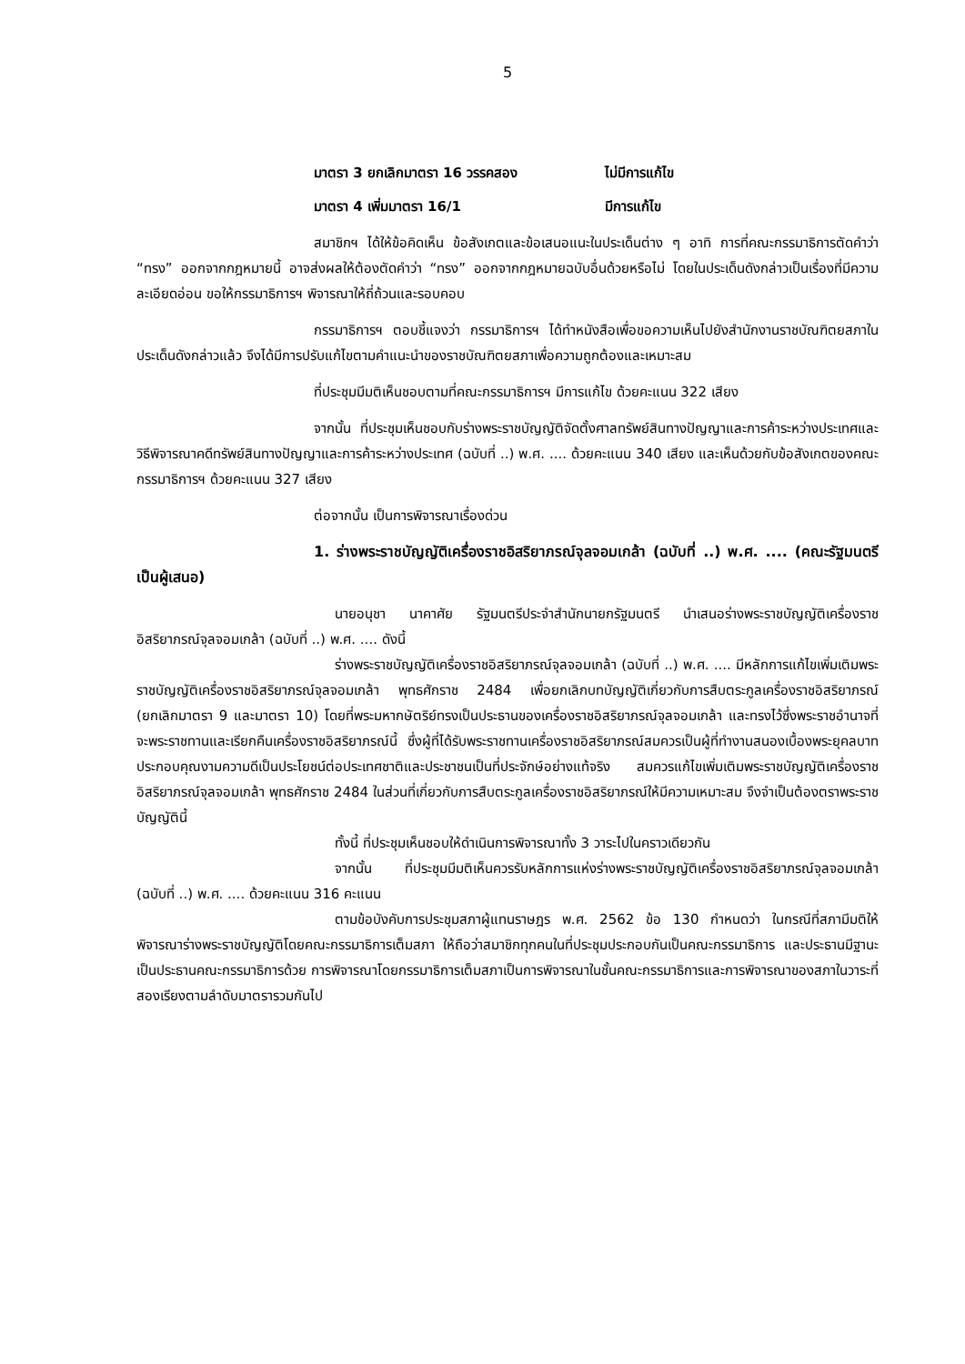5
มาตรา 3 ยกเลิกมาตรา 16 วรรคสอง ไม่มีการแก้ไข
มาตรา 4 เพิ่มมาตรา 16/1 มีการแก้ไข
สมาชิกฯ ได้ให้ข้อคิดเห็น ข้อสังเกตและข้อเสนอแนะในประเด็นต่าง ๆ อาทิ การที่คณะกรรมาธิการตัดคำว่า “ทรง” ออกจากกฎหมายนี้ อาจส่งผลให้ต้องตัดคำว่า “ทรง” ออกจากกฎหมายฉบับอื่นด้วยหรือไม่ โดยในประเด็นดังกล่าวเป็นเรื่องที่มีความละเอียดอ่อน ขอให้กรรมาธิการฯ พิจารณาให้ถี่ถ้วนและรอบคอบ
กรรมาธิการฯ ตอบชี้แจงว่า กรรมาธิการฯ ได้ทำหนังสือเพื่อขอความเห็นไปยังสำนักงานราชบัณฑิตยสภาในประเด็นดังกล่าวแล้ว จึงได้มีการปรับแก้ไขตามคำแนะนำของราชบัณฑิตยสภาเพื่อความถูกต้องและเหมาะสม
ที่ประชุมมีมติเห็นชอบตามที่คณะกรรมาธิการฯ มีการแก้ไข ด้วยคะแนน 322 เสียง
จากนั้น ที่ประชุมเห็นชอบกับร่างพระราชบัญญัติจัดตั้งศาลทรัพย์สินทางปัญญาและการค้าระหว่างประเทศและวิธีพิจารณาคดีทรัพย์สินทางปัญญาและการค้าระหว่างประเทศ (ฉบับที่ ..) พ.ศ. .... ด้วยคะแนน 340 เสียง และเห็นด้วยกับข้อสังเกตของคณะกรรมาธิการฯ ด้วยคะแนน 327 เสียง
ต่อจากนั้น เป็นการพิจารณาเรื่องด่วน
1. ร่างพระราชบัญญัติเครื่องราชอิสริยาภรณ์จุลจอมเกล้า (ฉบับที่ ..) พ.ศ. .... (คณะรัฐมนตรี เป็นผู้เสนอ)
นายอนุชา นาคาศัย รัฐมนตรีประจำสำนักนายกรัฐมนตรี นำเสนอร่างพระราชบัญญัติเครื่องราชอิสริยาภรณ์จุลจอมเกล้า (ฉบับที่ ..) พ.ศ. .... ดังนี้
ร่างพระราชบัญญัติเครื่องราชอิสริยาภรณ์จุลจอมเกล้า (ฉบับที่ ..) พ.ศ. .... มีหลักการแก้ไขเพิ่มเติมพระราชบัญญัติเครื่องราชอิสริยาภรณ์จุลจอมเกล้า พุทธศักราช 2484 เพื่อยกเลิกบทบัญญัติเกี่ยวกับการสืบตระกูลเครื่องราชอิสริยาภรณ์ (ยกเลิกมาตรา 9 และมาตรา 10) โดยที่พระมหากษัตริย์ทรงเป็นประธานของเครื่องราชอิสริยาภรณ์จุลจอมเกล้า และทรงไว้ซึ่งพระราชอำนาจที่จะพระราชทานและเรียกคืนเครื่องราชอิสริยาภรณ์นี้ ซึ่งผู้ที่ได้รับพระราชทานเครื่องราชอิสริยาภรณ์สมควรเป็นผู้ที่ทำงานสนองเบื้องพระยุคลบาท ประกอบคุณงามความดีเป็นประโยชน์ต่อประเทศชาติและประชาชนเป็นที่ประจักษ์อย่างแท้จริง สมควรแก้ไขเพิ่มเติมพระราชบัญญัติเครื่องราชอิสริยาภรณ์จุลจอมเกล้า พุทธศักราช 2484 ในส่วนที่เกี่ยวกับการสืบตระกูลเครื่องราชอิสริยาภรณ์ให้มีความเหมาะสม จึงจำเป็นต้องตราพระราชบัญญัตินี้
ทั้งนี้ ที่ประชุมเห็นชอบให้ดำเนินการพิจารณาทั้ง 3 วาระไปในคราวเดียวกัน
จากนั้น ที่ประชุมมีมติเห็นควรรับหลักการแห่งร่างพระราชบัญญัติเครื่องราชอิสริยาภรณ์จุลจอมเกล้า (ฉบับที่ ..) พ.ศ. .... ด้วยคะแนน 316 คะแนน
ตามข้อบังคับการประชุมสภาผู้แทนราษฎร พ.ศ. 2562 ข้อ 130 กำหนดว่า ในกรณีที่สภามีมติให้พิจารณาร่างพระราชบัญญัติโดยคณะกรรมาธิการเต็มสภา ให้ถือว่าสมาชิกทุกคนในที่ประชุมประกอบกันเป็นคณะกรรมาธิการ และประธานมีฐานะเป็นประธานคณะกรรมาธิการด้วย การพิจารณาโดยกรรมาธิการเต็มสภาเป็นการพิจารณาในชั้นคณะกรรมาธิการและการพิจารณาของสภาในวาระที่สองเรียงตามลำดับมาตรารวมกันไป